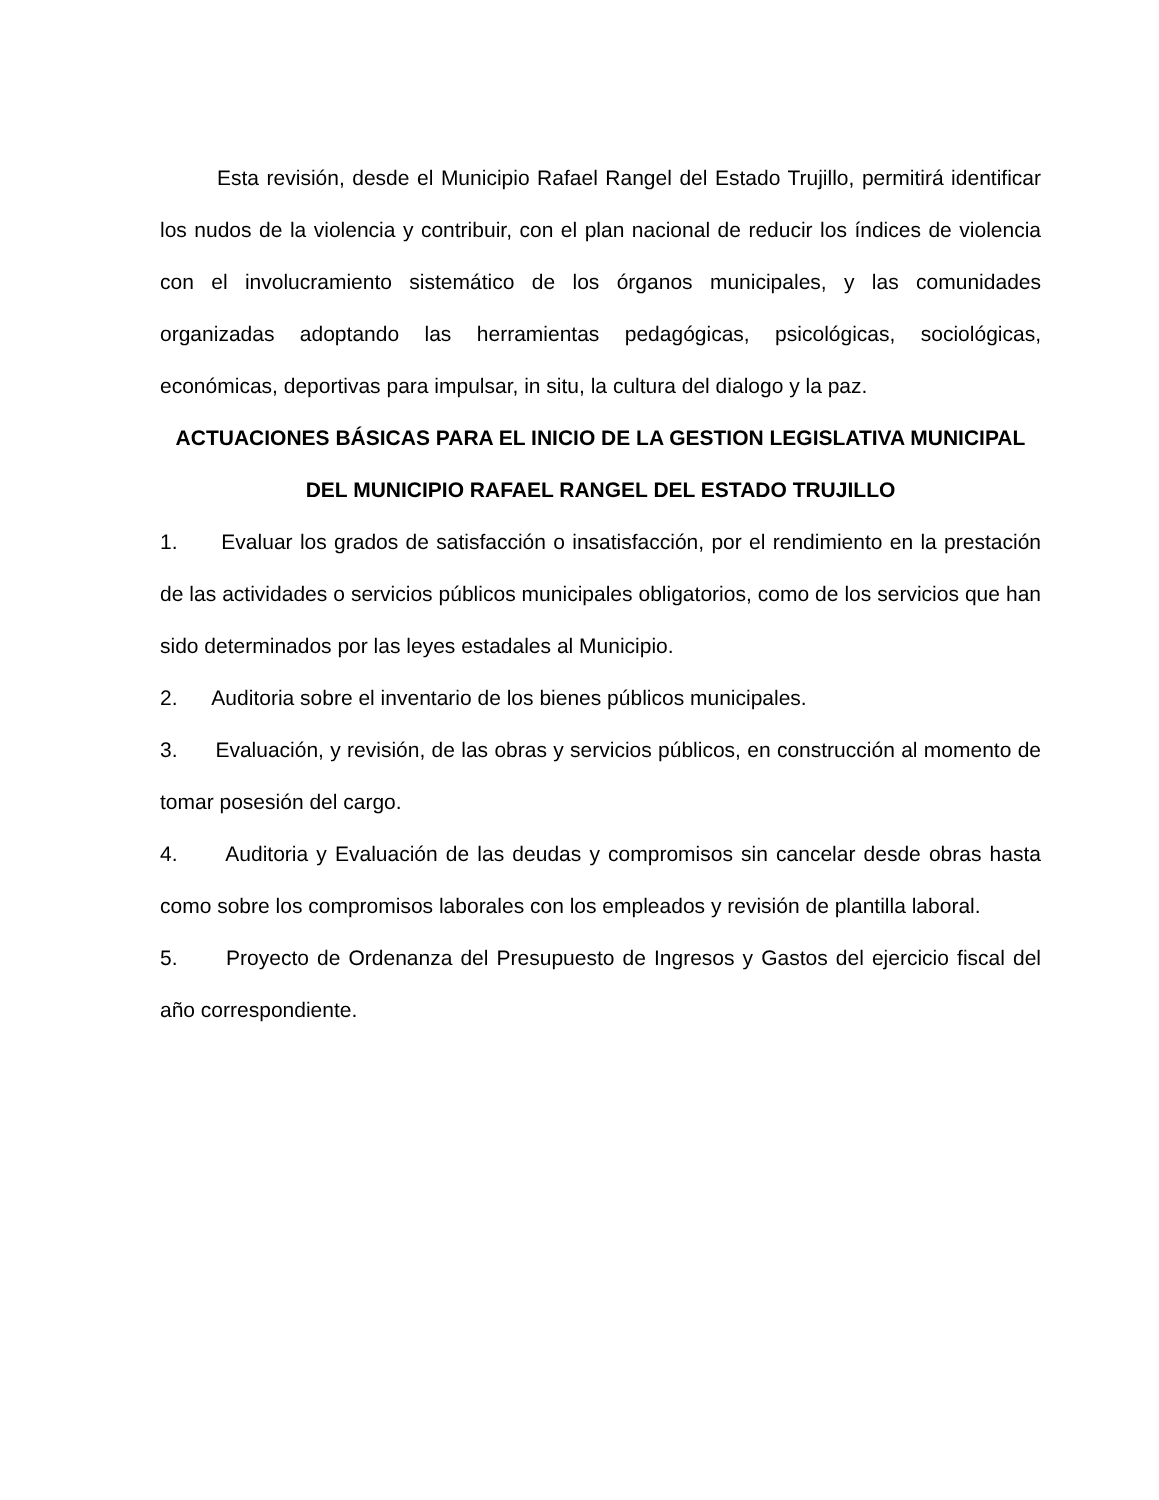Esta revisión, desde el Municipio Rafael Rangel del Estado Trujillo, permitirá identificar los nudos de la violencia y contribuir, con el plan nacional de reducir los índices de violencia con el involucramiento sistemático de los órganos municipales, y las comunidades organizadas adoptando las herramientas pedagógicas, psicológicas, sociológicas, económicas, deportivas para impulsar, in situ, la cultura del dialogo y la paz.
ACTUACIONES BÁSICAS PARA EL INICIO DE LA GESTION LEGISLATIVA MUNICIPAL DEL MUNICIPIO RAFAEL RANGEL DEL ESTADO TRUJILLO
1. Evaluar los grados de satisfacción o insatisfacción, por el rendimiento en la prestación de las actividades o servicios públicos municipales obligatorios, como de los servicios que han sido determinados por las leyes estadales al Municipio.
2. Auditoria sobre el inventario de los bienes públicos municipales.
3. Evaluación, y revisión, de las obras y servicios públicos, en construcción al momento de tomar posesión del cargo.
4. Auditoria y Evaluación de las deudas y compromisos sin cancelar desde obras hasta como sobre los compromisos laborales con los empleados y revisión de plantilla laboral.
5. Proyecto de Ordenanza del Presupuesto de Ingresos y Gastos del ejercicio fiscal del año correspondiente.